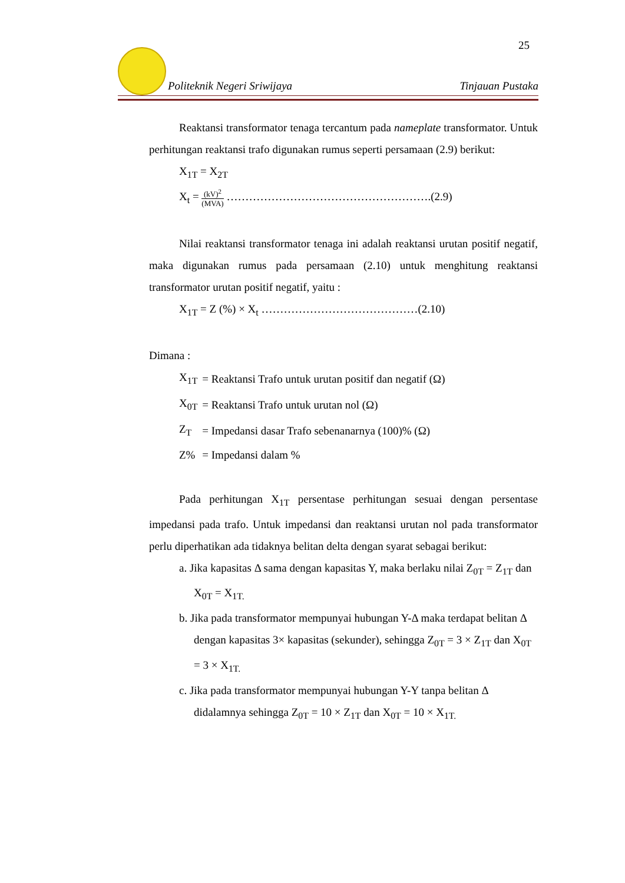25
Politeknik Negeri Sriwijaya Tinjauan Pustaka
Reaktansi transformator tenaga tercantum pada nameplate transformator. Untuk perhitungan reaktansi trafo digunakan rumus seperti persamaan (2.9) berikut:
X<sub>1T</sub> = X<sub>2T</sub>
X<sub>t</sub> = (kV)<sup>2</sup> (MVA) ……………………………………………….(2.9)
Nilai reaktansi transformator tenaga ini adalah reaktansi urutan positif negatif, maka digunakan rumus pada persamaan (2.10) untuk menghitung reaktansi transformator urutan positif negatif, yaitu :
X<sub>1T</sub> = Z (%) × X<sub>t</sub> ……………………………………(2.10)
Dimana :
| X<sub>1T</sub> | = Reaktansi Trafo untuk urutan positif dan negatif (Ω) |
| X<sub>0T</sub> | = Reaktansi Trafo untuk urutan nol (Ω) |
| Z<sub>T</sub> | = Impedansi dasar Trafo sebenanarnya (100)% (Ω) |
| Z% | = Impedansi dalam % |
Pada perhitungan X<sub>1T</sub> persentase perhitungan sesuai dengan persentase impedansi pada trafo. Untuk impedansi dan reaktansi urutan nol pada transformator perlu diperhatikan ada tidaknya belitan delta dengan syarat sebagai berikut:
a. Jika kapasitas Δ sama dengan kapasitas Y, maka berlaku nilai Z<sub>0T</sub> = Z<sub>1T</sub> dan X<sub>0T</sub> = X<sub>1T.</sub>
b. Jika pada transformator mempunyai hubungan Y-Δ maka terdapat belitan Δ dengan kapasitas 3× kapasitas (sekunder), sehingga Z<sub>0T</sub> = 3 × Z<sub>1T</sub> dan X<sub>0T</sub> = 3 × X<sub>1T.</sub>
c. Jika pada transformator mempunyai hubungan Y-Y tanpa belitan Δ didalamnya sehingga Z<sub>0T</sub> = 10 × Z<sub>1T</sub> dan X<sub>0T</sub> = 10 × X<sub>1T.</sub>